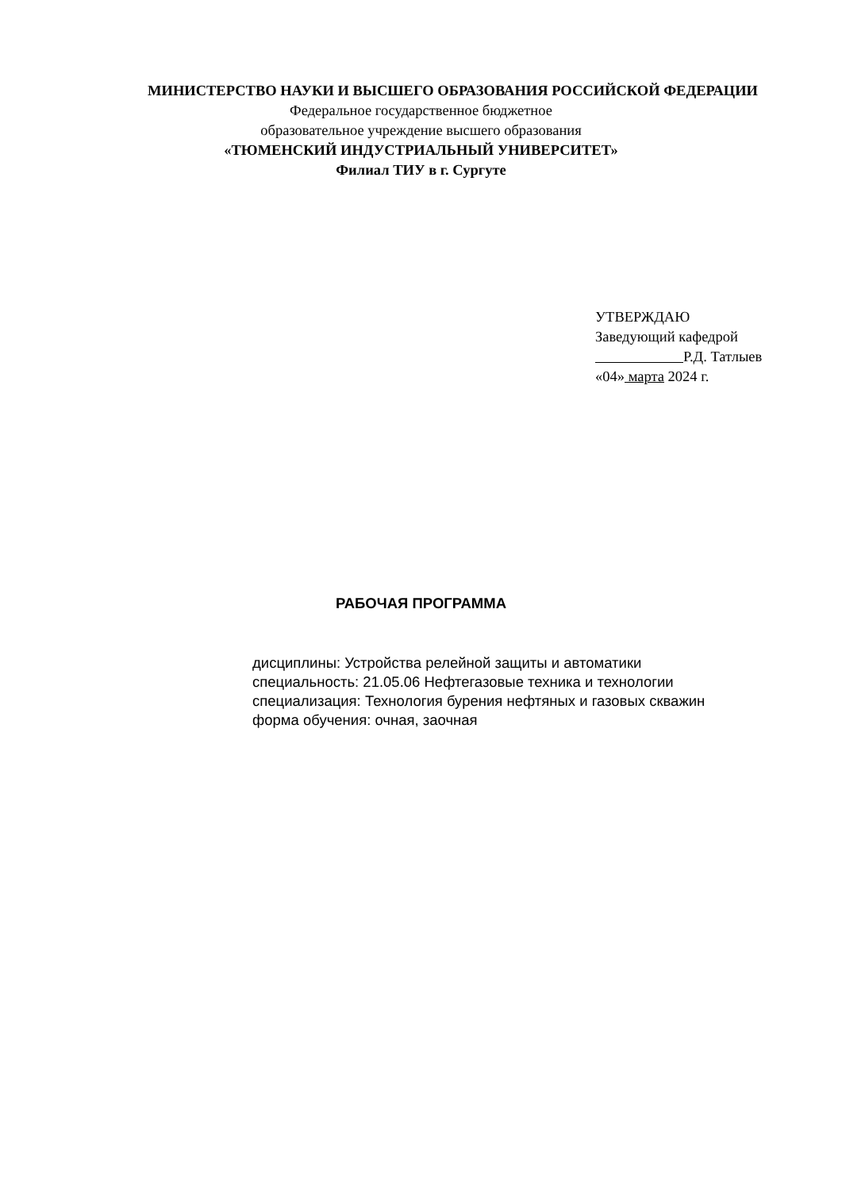МИНИСТЕРСТВО НАУКИ И ВЫСШЕГО ОБРАЗОВАНИЯ РОССИЙСКОЙ ФЕДЕРАЦИИ
Федеральное государственное бюджетное
образовательное учреждение высшего образования
«ТЮМЕНСКИЙ ИНДУСТРИАЛЬНЫЙ УНИВЕРСИТЕТ»
Филиал ТИУ в г. Сургуте
УТВЕРЖДАЮ
Заведующий кафедрой
Р.Д. Татлыев
«04» марта 2024 г.
РАБОЧАЯ ПРОГРАММА
дисциплины: Устройства релейной защиты и автоматики
специальность: 21.05.06 Нефтегазовые техника и технологии
специализация: Технология бурения нефтяных и газовых скважин
форма обучения: очная, заочная